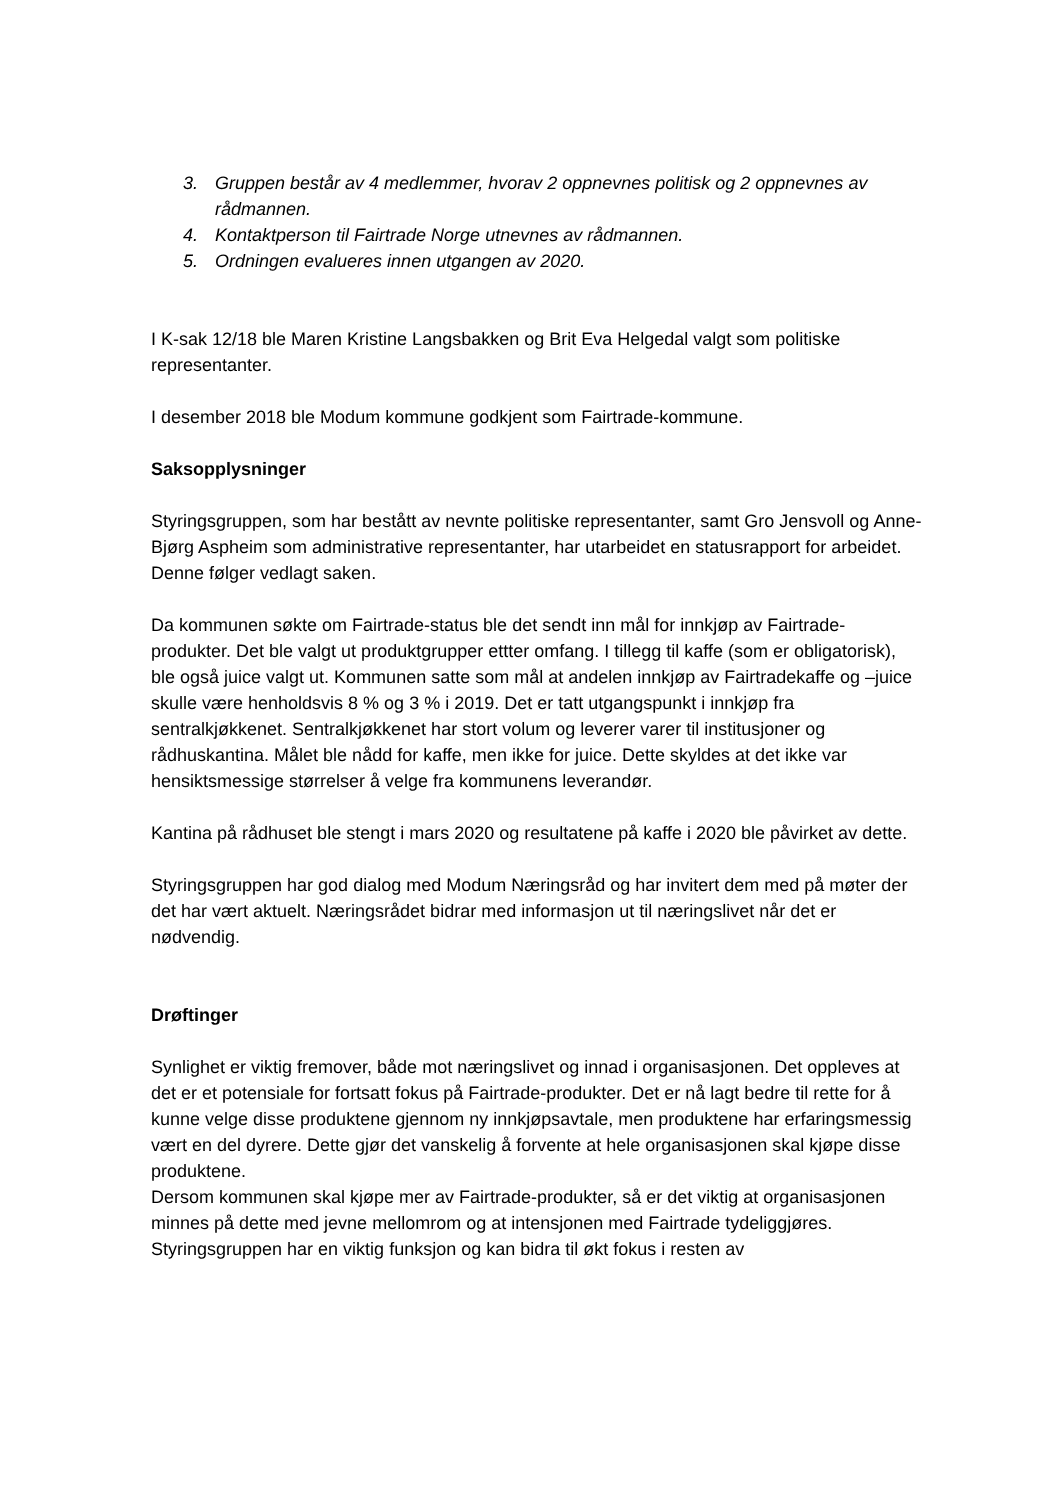3. Gruppen består av 4 medlemmer, hvorav 2 oppnevnes politisk og 2 oppnevnes av rådmannen.
4. Kontaktperson til Fairtrade Norge utnevnes av rådmannen.
5. Ordningen evalueres innen utgangen av 2020.
I K-sak 12/18 ble Maren Kristine Langsbakken og Brit Eva Helgedal valgt som politiske representanter.
I desember 2018 ble Modum kommune godkjent som Fairtrade-kommune.
Saksopplysninger
Styringsgruppen, som har bestått av nevnte politiske representanter, samt Gro Jensvoll og Anne-Bjørg Aspheim som administrative representanter, har utarbeidet en statusrapport for arbeidet. Denne følger vedlagt saken.
Da kommunen søkte om Fairtrade-status ble det sendt inn mål for innkjøp av Fairtrade-produkter. Det ble valgt ut produktgrupper ettter omfang. I tillegg til kaffe (som er obligatorisk), ble også juice valgt ut. Kommunen satte som mål at andelen innkjøp av Fairtradekaffe og –juice skulle være henholdsvis 8 % og 3 % i 2019. Det er tatt utgangspunkt i innkjøp fra sentralkjøkkenet. Sentralkjøkkenet har stort volum og leverer varer til institusjoner og rådhuskantina. Målet ble nådd for kaffe, men ikke for juice. Dette skyldes at det ikke var hensiktsmessige størrelser å velge fra kommunens leverandør.
Kantina på rådhuset ble stengt i mars 2020 og resultatene på kaffe i 2020 ble påvirket av dette.
Styringsgruppen har god dialog med Modum Næringsråd og har invitert dem med på møter der det har vært aktuelt. Næringsrådet bidrar med informasjon ut til næringslivet når det er nødvendig.
Drøftinger
Synlighet er viktig fremover, både mot næringslivet og innad i organisasjonen. Det oppleves at det er et potensiale for fortsatt fokus på Fairtrade-produkter. Det er nå lagt bedre til rette for å kunne velge disse produktene gjennom ny innkjøpsavtale, men produktene har erfaringsmessig vært en del dyrere. Dette gjør det vanskelig å forvente at hele organisasjonen skal kjøpe disse produktene.
Dersom kommunen skal kjøpe mer av Fairtrade-produkter, så er det viktig at organisasjonen minnes på dette med jevne mellomrom og at intensjonen med Fairtrade tydeliggjøres. Styringsgruppen har en viktig funksjon og kan bidra til økt fokus i resten av